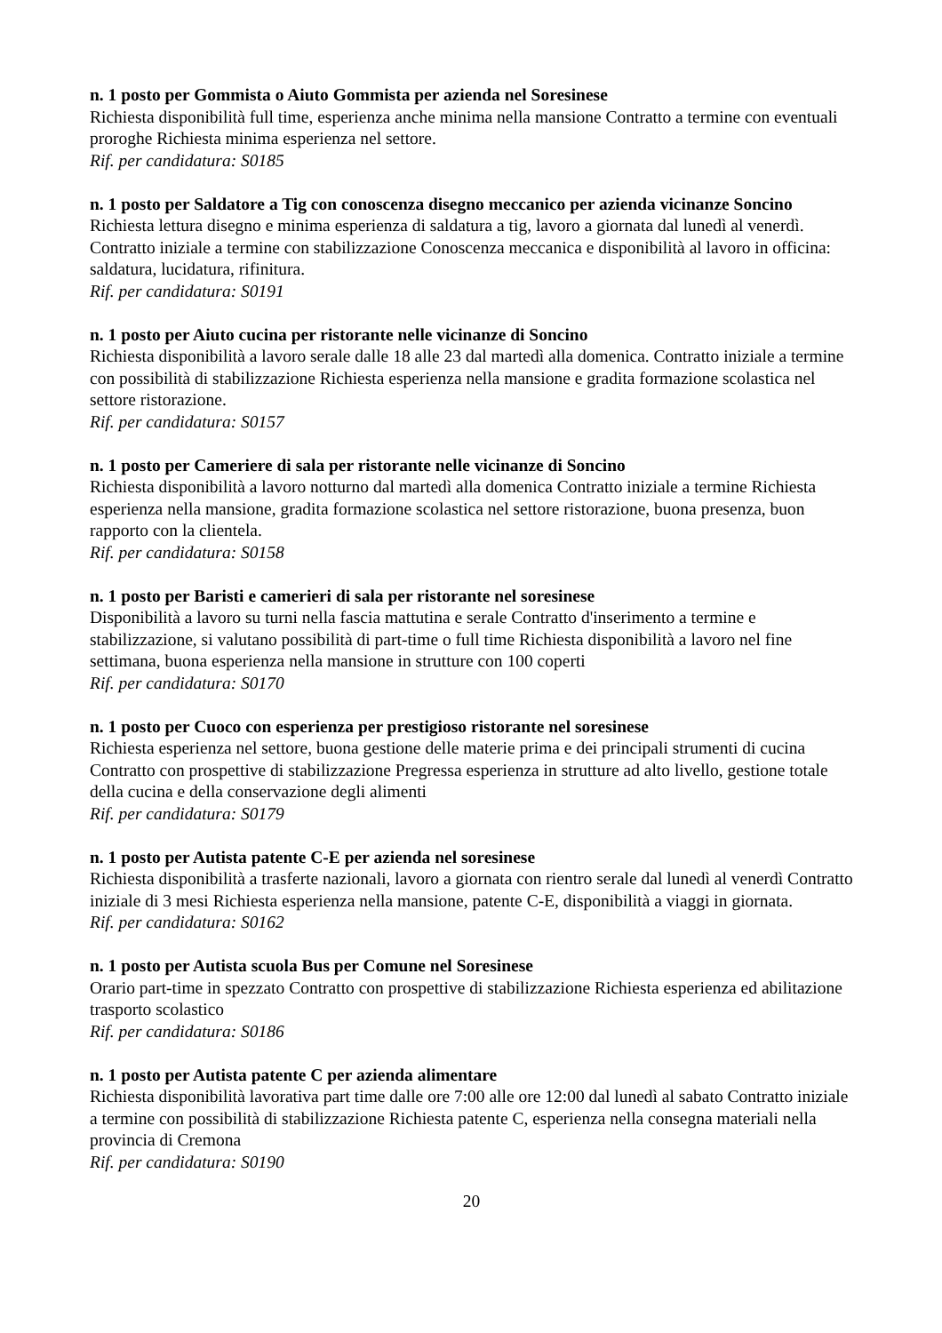n. 1 posto per Gommista o Aiuto Gommista per azienda nel Soresinese
Richiesta disponibilità full time, esperienza anche minima nella mansione Contratto a termine con eventuali proroghe Richiesta minima esperienza nel settore.
Rif. per candidatura: S0185
n. 1 posto per Saldatore a Tig con conoscenza disegno meccanico per azienda vicinanze Soncino
Richiesta lettura disegno e minima esperienza di saldatura a tig, lavoro a giornata dal lunedì al venerdì. Contratto iniziale a termine con stabilizzazione Conoscenza meccanica e disponibilità al lavoro in officina: saldatura, lucidatura, rifinitura.
Rif. per candidatura: S0191
n. 1 posto per Aiuto cucina per ristorante nelle vicinanze di Soncino
Richiesta disponibilità a lavoro serale dalle 18 alle 23 dal martedì alla domenica. Contratto iniziale a termine con possibilità di stabilizzazione Richiesta esperienza nella mansione e gradita formazione scolastica nel settore ristorazione.
Rif. per candidatura: S0157
n. 1 posto per Cameriere di sala per ristorante nelle vicinanze di Soncino
Richiesta disponibilità a lavoro notturno dal martedì alla domenica Contratto iniziale a termine Richiesta esperienza nella mansione, gradita formazione scolastica nel settore ristorazione, buona presenza, buon rapporto con la clientela.
Rif. per candidatura: S0158
n. 1 posto per Baristi e camerieri di sala per ristorante nel soresinese
Disponibilità a lavoro su turni nella fascia mattutina e serale Contratto d'inserimento a termine e stabilizzazione, si valutano possibilità di part-time o full time Richiesta disponibilità a lavoro nel fine settimana, buona esperienza nella mansione in strutture con 100 coperti
Rif. per candidatura: S0170
n. 1 posto per Cuoco con esperienza per prestigioso ristorante nel soresinese
Richiesta esperienza nel settore, buona gestione delle materie prima e dei principali strumenti di cucina Contratto con prospettive di stabilizzazione Pregressa esperienza in strutture ad alto livello, gestione totale della cucina e della conservazione degli alimenti
Rif. per candidatura: S0179
n. 1 posto per Autista patente C-E per azienda nel soresinese
Richiesta disponibilità a trasferte nazionali, lavoro a giornata con rientro serale dal lunedì al venerdì Contratto iniziale di 3 mesi Richiesta esperienza nella mansione, patente C-E, disponibilità a viaggi in giornata.
Rif. per candidatura: S0162
n. 1 posto per Autista scuola Bus per Comune nel Soresinese
Orario part-time in spezzato Contratto con prospettive di stabilizzazione Richiesta esperienza ed abilitazione trasporto scolastico
Rif. per candidatura: S0186
n. 1 posto per Autista patente C per azienda alimentare
Richiesta disponibilità lavorativa part time dalle ore 7:00 alle ore 12:00 dal lunedì al sabato Contratto iniziale a termine con possibilità di stabilizzazione Richiesta patente C, esperienza nella consegna materiali nella provincia di Cremona
Rif. per candidatura: S0190
20